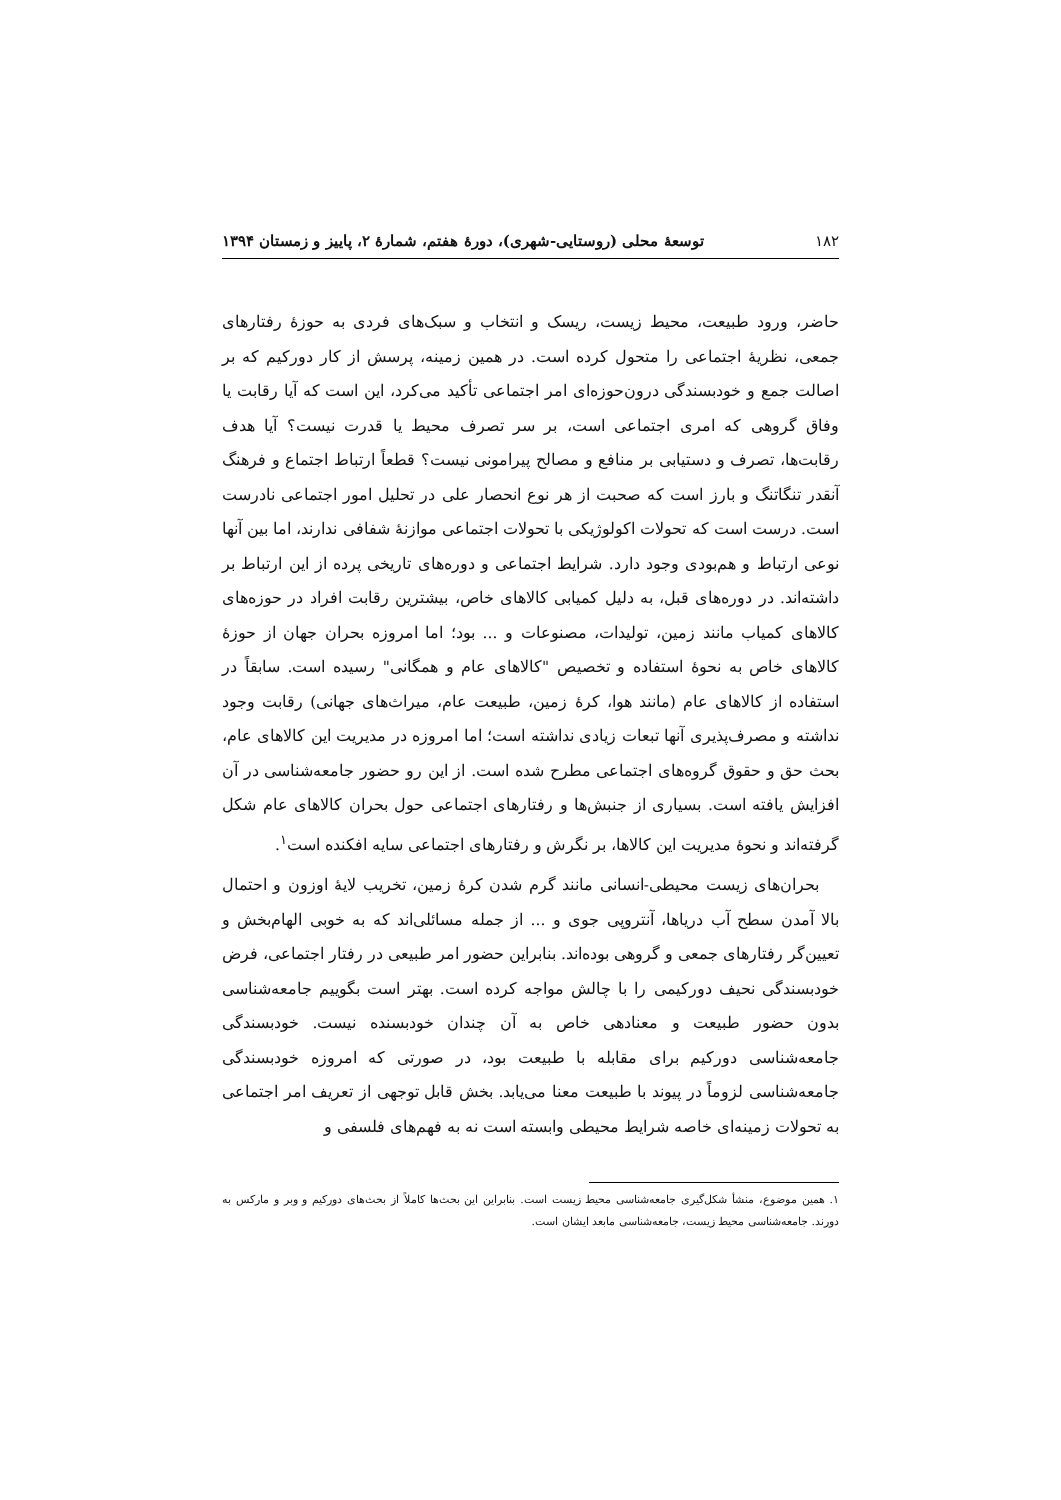۱۸۲ توسعهٔ محلی (روستایی-شهری)، دورهٔ هفتم، شمارهٔ ۲، پاییز و زمستان ۱۳۹۴
حاضر، ورود طبیعت، محیط زیست، ریسک و انتخاب و سبک‌های فردی به حوزهٔ رفتارهای جمعی، نظریهٔ اجتماعی را متحول کرده است. در همین زمینه، پرسش از کار دورکیم که بر اصالت جمع و خودبسندگی درون‌حوزه‌ای امر اجتماعی تأکید می‌کرد، این است که آیا رقابت یا وفاق گروهی که امری اجتماعی است، بر سر تصرف محیط یا قدرت نیست؟ آیا هدف رقابت‌ها، تصرف و دستیابی بر منافع و مصالح پیرامونی نیست؟ قطعاً ارتباط اجتماع و فرهنگ آنقدر تنگاتنگ و بارز است که صحبت از هر نوع انحصار علی در تحلیل امور اجتماعی نادرست است. درست است که تحولات اکولوژیکی با تحولات اجتماعی موازنهٔ شفافی ندارند، اما بین آنها نوعی ارتباط و هم‌بودی وجود دارد. شرایط اجتماعی و دوره‌های تاریخی پرده از این ارتباط بر داشته‌اند. در دوره‌های قبل، به دلیل کمیابی کالاهای خاص، بیشترین رقابت افراد در حوزه‌های کالاهای کمیاب مانند زمین، تولیدات، مصنوعات و ... بود؛ اما امروزه بحران جهان از حوزهٔ کالاهای خاص به نحوهٔ استفاده و تخصیص "کالاهای عام و همگانی" رسیده است. سابقاً در استفاده از کالاهای عام (مانند هوا، کرهٔ زمین، طبیعت عام، میراث‌های جهانی) رقابت وجود نداشته و مصرف‌پذیری آنها تبعات زیادی نداشته است؛ اما امروزه در مدیریت این کالاهای عام، بحث حق و حقوق گروه‌های اجتماعی مطرح شده است. از این رو حضور جامعه‌شناسی در آن افزایش یافته است. بسیاری از جنبش‌ها و رفتارهای اجتماعی حول بحران کالاهای عام شکل گرفته‌اند و نحوهٔ مدیریت این کالاها، بر نگرش و رفتارهای اجتماعی سایه افکنده است<sup>۱</sup>.
بحران‌های زیست محیطی-انسانی مانند گرم شدن کرهٔ زمین، تخریب لایهٔ اوزون و احتمال بالا آمدن سطح آب دریاها، آنتروپی جوی و ... از جمله مسائلی‌اند که به خوبی الهام‌بخش و تعیین‌گر رفتارهای جمعی و گروهی بوده‌اند. بنابراین حضور امر طبیعی در رفتار اجتماعی، فرض خودبسندگی نحیف دورکیمی را با چالش مواجه کرده است. بهتر است بگوییم جامعه‌شناسی بدون حضور طبیعت و معنادهی خاص به آن چندان خودبسنده نیست. خودبسندگی جامعه‌شناسی دورکیم برای مقابله با طبیعت بود، در صورتی که امروزه خودبسندگی جامعه‌شناسی لزوماً در پیوند با طبیعت معنا می‌یابد. بخش قابل توجهی از تعریف امر اجتماعی به تحولات زمینه‌ای خاصه شرایط محیطی وابسته است نه به فهم‌های فلسفی و
۱. همین موضوع، منشأ شکل‌گیری جامعه‌شناسی محیط زیست است. بنابراین این بحث‌ها کاملاً از بحث‌های دورکیم و وبر و مارکس به دورند. جامعه‌شناسی محیط زیست، جامعه‌شناسی مابعد ایشان است.